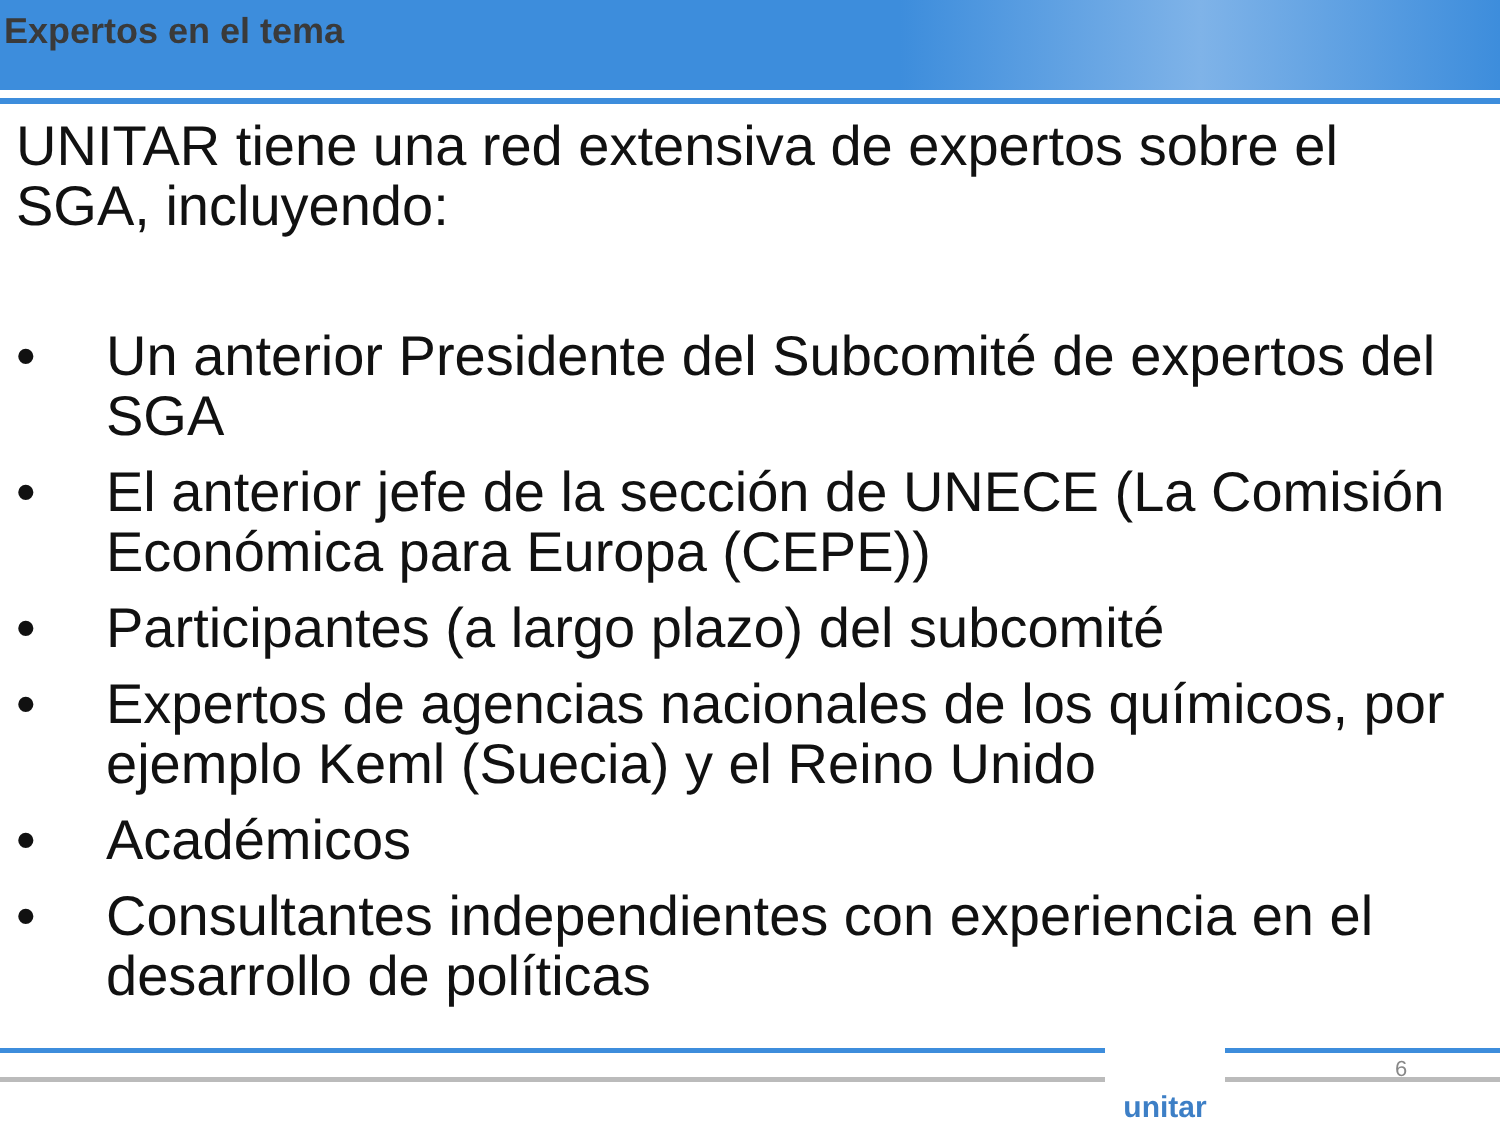Expertos en el tema
UNITAR tiene una red extensiva de expertos sobre el SGA, incluyendo:
• Un anterior Presidente del Subcomité de expertos del SGA
• El anterior jefe de la sección de UNECE (La Comisión Económica para Europa (CEPE))
• Participantes (a largo plazo) del subcomité
• Expertos de agencias nacionales de los químicos, por ejemplo Keml (Suecia) y el Reino Unido
• Académicos
• Consultantes independientes con experiencia en el desarrollo de políticas
unitar 6